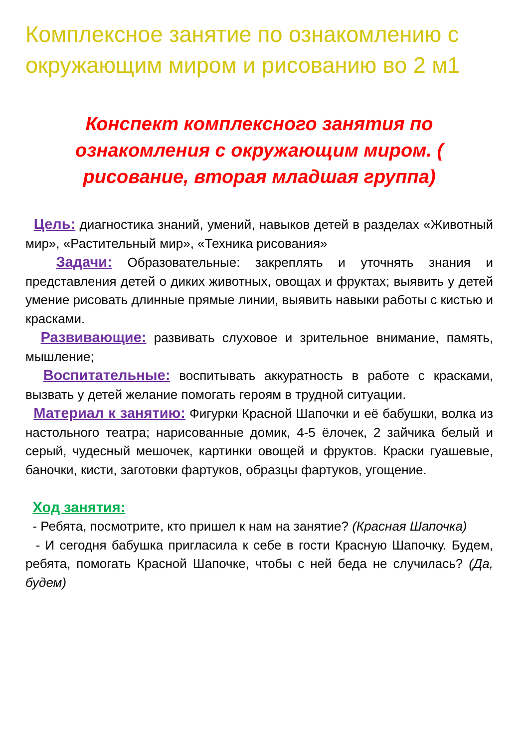Комплексное занятие по ознакомлению с окружающим миром и рисованию во 2 м1
Конспект комплексного занятия по ознакомления с окружающим миром. ( рисование, вторая младшая группа)
Цель: диагностика знаний, умений, навыков детей в разделах «Животный мир», «Растительный мир», «Техника рисования»
Задачи: Образовательные: закреплять и уточнять знания и представления детей о диких животных, овощах и фруктах; выявить у детей умение рисовать длинные прямые линии, выявить навыки работы с кистью и красками.
Развивающие: развивать слуховое и зрительное внимание, память, мышление;
Воспитательные: воспитывать аккуратность в работе с красками, вызвать у детей желание помогать героям в трудной ситуации.
Материал к занятию: Фигурки Красной Шапочки и её бабушки, волка из настольного театра; нарисованные домик, 4-5 ёлочек, 2 зайчика белый и серый, чудесный мешочек, картинки овощей и фруктов. Краски гуашевые, баночки, кисти, заготовки фартуков, образцы фартуков, угощение.
Ход занятия:
- Ребята, посмотрите, кто пришел к нам на занятие? (Красная Шапочка)
- И сегодня бабушка пригласила к себе в гости Красную Шапочку. Будем, ребята, помогать Красной Шапочке, чтобы с ней беда не случилась? (Да, будем)